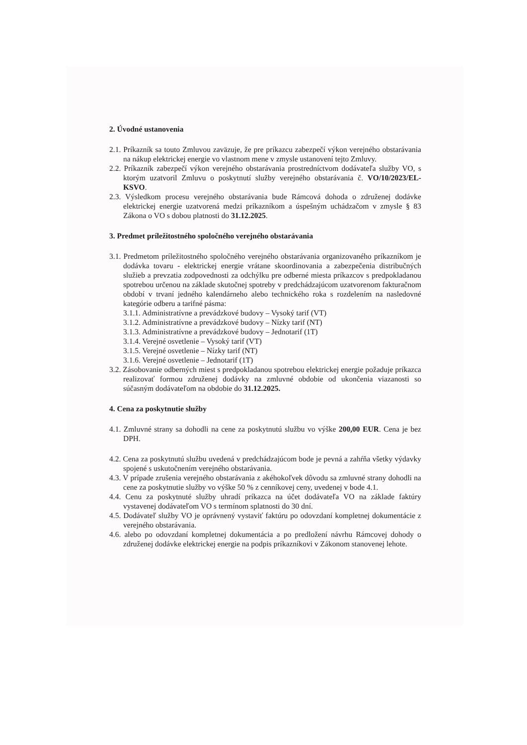2. Úvodné ustanovenia
2.1. Príkazník sa touto Zmluvou zaväzuje, že pre príkazcu zabezpečí výkon verejného obstarávania na nákup elektrickej energie vo vlastnom mene v zmysle ustanovení tejto Zmluvy.
2.2. Príkazník zabezpečí výkon verejného obstarávania prostredníctvom dodávateľa služby VO, s ktorým uzatvoril Zmluvu o poskytnutí služby verejného obstarávania č. VO/10/2023/EL-KSVO.
2.3. Výsledkom procesu verejného obstarávania bude Rámcová dohoda o združenej dodávke elektrickej energie uzatvorená medzi príkazníkom a úspešným uchádzačom v zmysle § 83 Zákona o VO s dobou platnosti do 31.12.2025.
3. Predmet príležitostného spoločného verejného obstarávania
3.1. Predmetom príležitostného spoločného verejného obstarávania organizovaného príkazníkom je dodávka tovaru - elektrickej energie vrátane skoordinovania a zabezpečenia distribučných služieb a prevzatia zodpovednosti za odchýlku pre odberné miesta príkazcov s predpokladanou spotrebou určenou na základe skutočnej spotreby v predchádzajúcom uzatvorenom fakturačnom období v trvaní jedného kalendárneho alebo technického roka s rozdelením na nasledovné kategórie odberu a tarifné pásma:
3.1.1. Administratívne a prevádzkové budovy – Vysoký tarif (VT)
3.1.2. Administratívne a prevádzkové budovy – Nízky tarif (NT)
3.1.3. Administratívne a prevádzkové budovy – Jednotarif (1T)
3.1.4. Verejné osvetlenie – Vysoký tarif (VT)
3.1.5. Verejné osvetlenie – Nízky tarif (NT)
3.1.6. Verejné osvetlenie – Jednotarif (1T)
3.2. Zásobovanie odberných miest s predpokladanou spotrebou elektrickej energie požaduje príkazca realizovať formou združenej dodávky na zmluvné obdobie od ukončenia viazanosti so súčasným dodávateľom na obdobie do 31.12.2025.
4. Cena za poskytnutie služby
4.1. Zmluvné strany sa dohodli na cene za poskytnutú službu vo výške 200,00 EUR. Cena je bez DPH.
4.2. Cena za poskytnutú službu uvedená v predchádzajúcom bode je pevná a zahŕňa všetky výdavky spojené s uskutočnením verejného obstarávania.
4.3. V prípade zrušenia verejného obstarávania z akéhokoľvek dôvodu sa zmluvné strany dohodli na cene za poskytnutie služby vo výške 50 % z cenníkovej ceny, uvedenej v bode 4.1.
4.4. Cenu za poskytnuté služby uhradí príkazca na účet dodávateľa VO na základe faktúry vystavenej dodávateľom VO s termínom splatnosti do 30 dní.
4.5. Dodávateľ služby VO je oprávnený vystaviť faktúru po odovzdaní kompletnej dokumentácie z verejného obstarávania.
4.6. alebo po odovzdaní kompletnej dokumentácia a po predložení návrhu Rámcovej dohody o združenej dodávke elektrickej energie na podpis príkazníkovi v Zákonom stanovenej lehote.